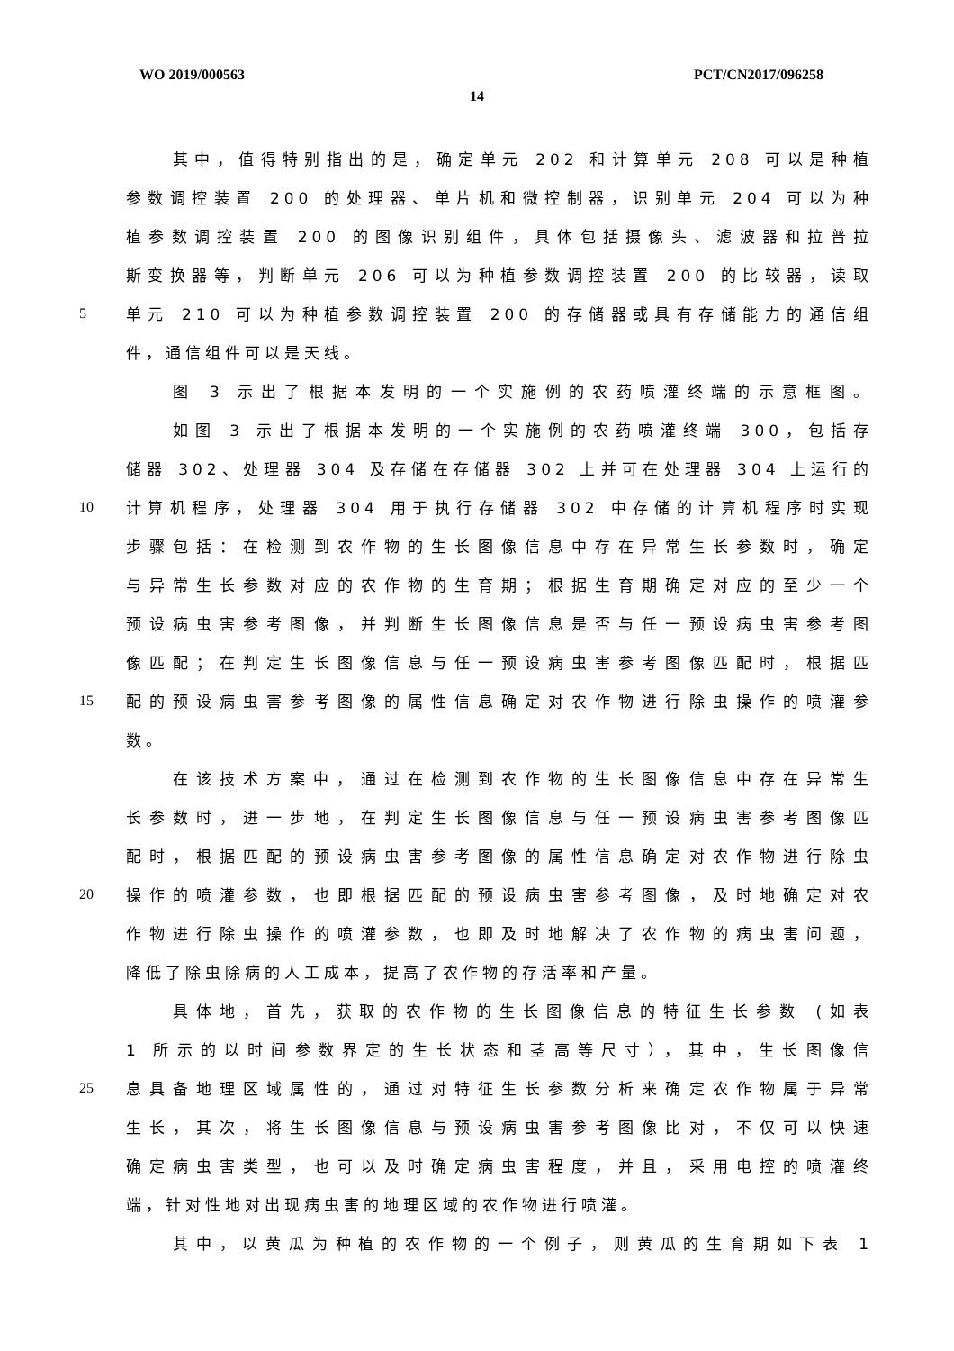WO 2019/000563 PCT/CN2017/096258
14
其中，值得特别指出的是，确定单元 202 和计算单元 208 可以是种植
参数调控装置 200 的处理器、单片机和微控制器，识别单元 204 可以为种
植参数调控装置 200 的图像识别组件，具体包括摄像头、滤波器和拉普拉
斯变换器等，判断单元 206 可以为种植参数调控装置 200 的比较器，读取
5 单元 210 可以为种植参数调控装置 200 的存储器或具有存储能力的通信组
件，通信组件可以是天线。
图 3 示出了根据本发明的一个实施例的农药喷灌终端的示意框图。
如图 3 示出了根据本发明的一个实施例的农药喷灌终端 300，包括存
储器 302、处理器 304 及存储在存储器 302 上并可在处理器 304 上运行的
10 计算机程序，处理器 304 用于执行存储器 302 中存储的计算机程序时实现
步骤包括：在检测到农作物的生长图像信息中存在异常生长参数时，确定
与异常生长参数对应的农作物的生育期；根据生育期确定对应的至少一个
预设病虫害参考图像，并判断生长图像信息是否与任一预设病虫害参考图
像匹配；在判定生长图像信息与任一预设病虫害参考图像匹配时，根据匹
15 配的预设病虫害参考图像的属性信息确定对农作物进行除虫操作的喷灌参
数。
在该技术方案中，通过在检测到农作物的生长图像信息中存在异常生
长参数时，进一步地，在判定生长图像信息与任一预设病虫害参考图像匹
配时，根据匹配的预设病虫害参考图像的属性信息确定对农作物进行除虫
20 操作的喷灌参数，也即根据匹配的预设病虫害参考图像，及时地确定对农
作物进行除虫操作的喷灌参数，也即及时地解决了农作物的病虫害问题，
降低了除虫除病的人工成本，提高了农作物的存活率和产量。
具体地，首先，获取的农作物的生长图像信息的特征生长参数 (如表
1 所示的以时间参数界定的生长状态和茎高等尺寸），其中，生长图像信
25 息具备地理区域属性的，通过对特征生长参数分析来确定农作物属于异常
生长，其次，将生长图像信息与预设病虫害参考图像比对，不仅可以快速
确定病虫害类型，也可以及时确定病虫害程度，并且，采用电控的喷灌终
端，针对性地对出现病虫害的地理区域的农作物进行喷灌。
其中，以黄瓜为种植的农作物的一个例子，则黄瓜的生育期如下表 1